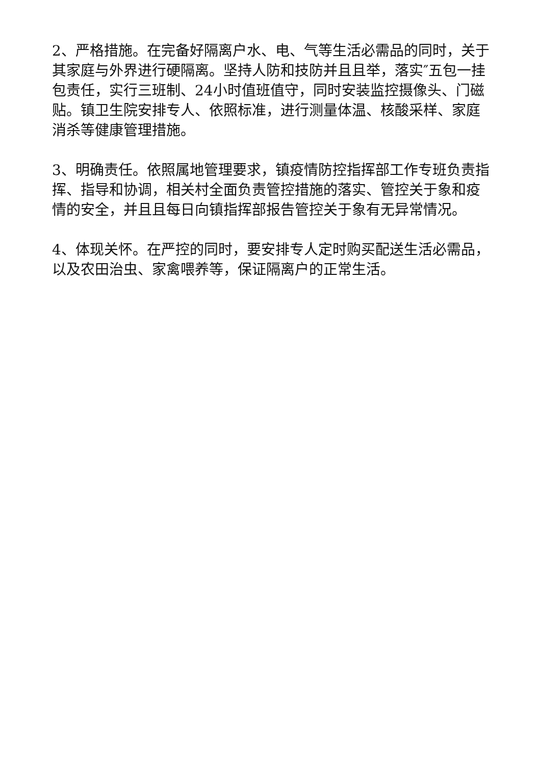2、严格措施。在完备好隔离户水、电、气等生活必需品的同时，关于其家庭与外界进行硬隔离。坚持人防和技防并且且举，落实″五包一挂包责任，实行三班制、24小时值班值守，同时安装监控摄像头、门磁贴。镇卫生院安排专人、依照标准，进行测量体温、核酸采样、家庭消杀等健康管理措施。
3、明确责任。依照属地管理要求，镇疫情防控指挥部工作专班负责指挥、指导和协调，相关村全面负责管控措施的落实、管控关于象和疫情的安全，并且且每日向镇指挥部报告管控关于象有无异常情况。
4、体现关怀。在严控的同时，要安排专人定时购买配送生活必需品，以及农田治虫、家禽喂养等，保证隔离户的正常生活。